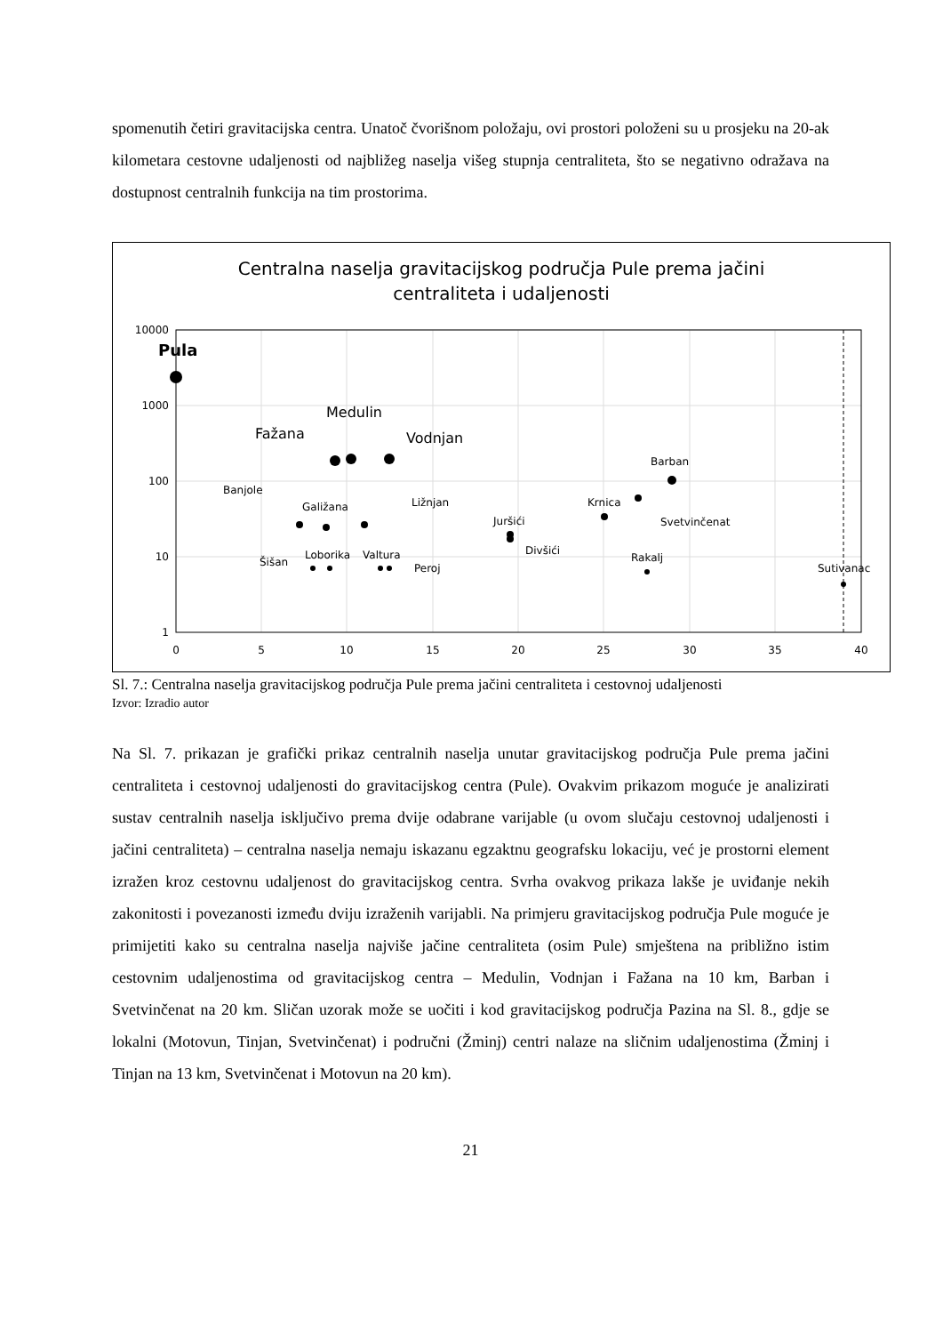spomenutih četiri gravitacijska centra. Unatoč čvorišnom položaju, ovi prostori položeni su u prosjeku na 20-ak kilometara cestovne udaljenosti od najbližeg naselja višeg stupnja centraliteta, što se negativno odražava na dostupnost centralnih funkcija na tim prostorima.
Centralna naselja gravitacijskog područja Pule prema jačini
centraliteta i udaljenosti
10000
1000
100
10
1
0
5
10
15
20
25
30
35
40
Pula
Medulin
Fažana
Vodnjan
Barban
Banjole
Krnica
Galižana
Ližnjan
Juršići
Svetvinčenat
Divšići
Loborika
Valtura
Rakalj
Šišan
Peroj
Sutivanac
Sl. 7.: Centralna naselja gravitacijskog područja Pule prema jačini centraliteta i cestovnoj udaljenosti
Izvor: Izradio autor
Na Sl. 7. prikazan je grafički prikaz centralnih naselja unutar gravitacijskog područja Pule prema jačini centraliteta i cestovnoj udaljenosti do gravitacijskog centra (Pule). Ovakvim prikazom moguće je analizirati sustav centralnih naselja isključivo prema dvije odabrane varijable (u ovom slučaju cestovnoj udaljenosti i jačini centraliteta) – centralna naselja nemaju iskazanu egzaktnu geografsku lokaciju, već je prostorni element izražen kroz cestovnu udaljenost do gravitacijskog centra. Svrha ovakvog prikaza lakše je uviđanje nekih zakonitosti i povezanosti između dviju izraženih varijabli. Na primjeru gravitacijskog područja Pule moguće je primijetiti kako su centralna naselja najviše jačine centraliteta (osim Pule) smještena na približno istim cestovnim udaljenostima od gravitacijskog centra – Medulin, Vodnjan i Fažana na 10 km, Barban i Svetvinčenat na 20 km. Sličan uzorak može se uočiti i kod gravitacijskog područja Pazina na Sl. 8., gdje se lokalni (Motovun, Tinjan, Svetvinčenat) i područni (Žminj) centri nalaze na sličnim udaljenostima (Žminj i Tinjan na 13 km, Svetvinčenat i Motovun na 20 km).
21